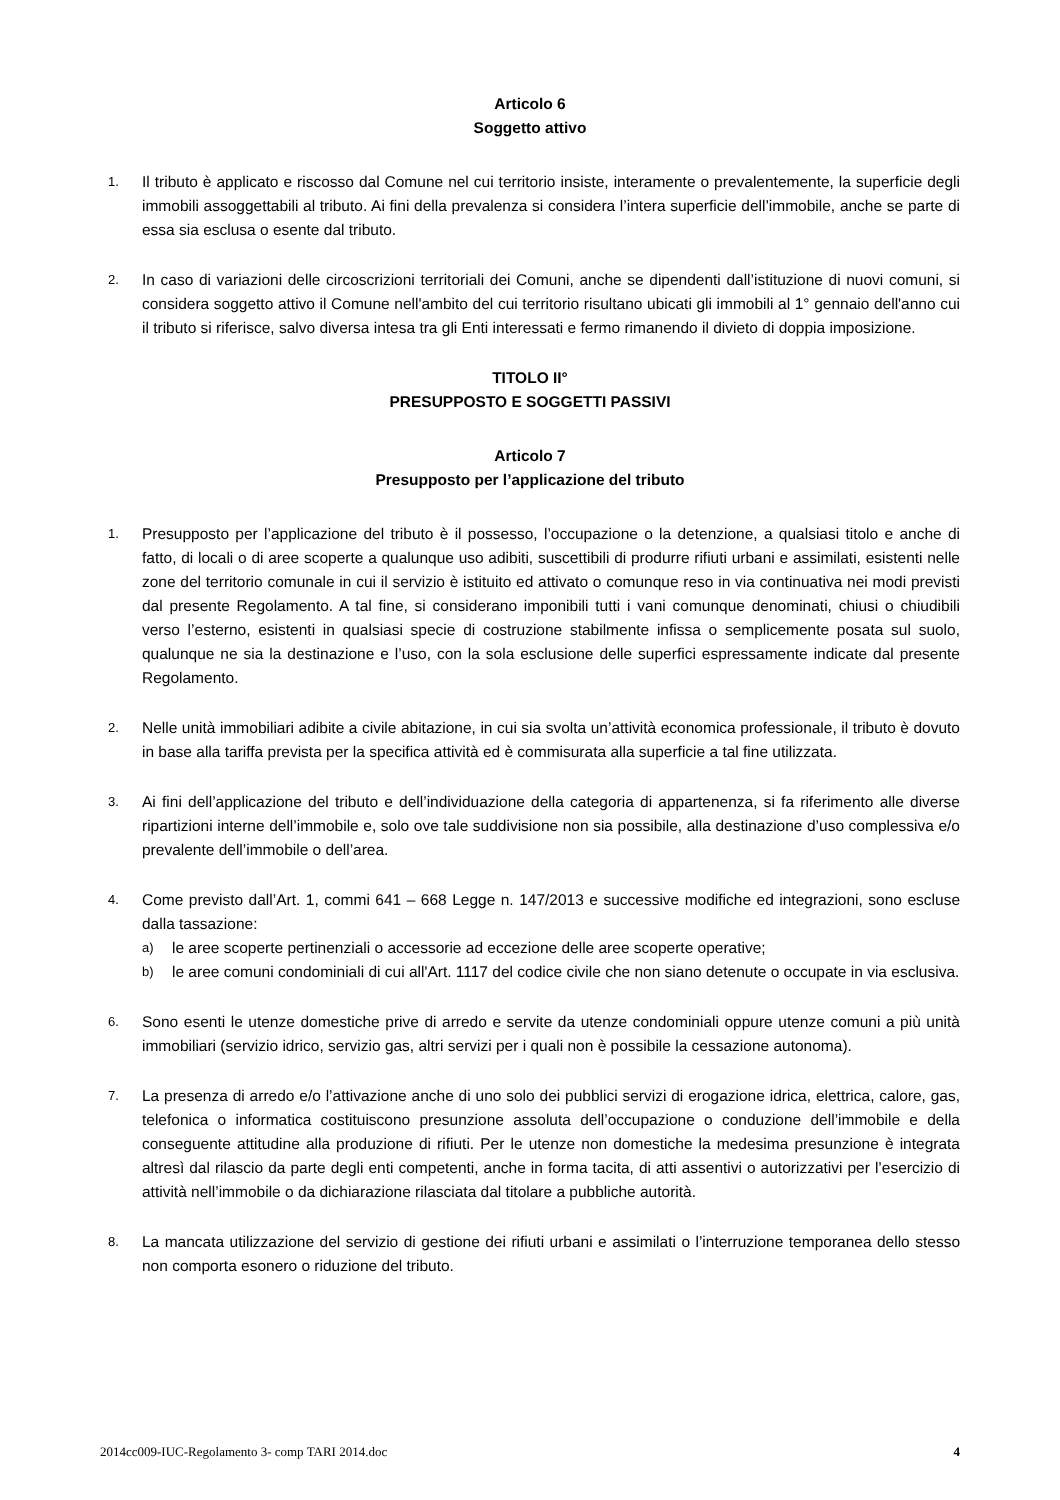Articolo 6
Soggetto attivo
1.
Il tributo è applicato e riscosso dal Comune nel cui territorio insiste, interamente o prevalentemente, la superficie degli immobili assoggettabili al tributo. Ai fini della prevalenza si considera l’intera superficie dell’immobile, anche se parte di essa sia esclusa o esente dal tributo.
2.
In caso di variazioni delle circoscrizioni territoriali dei Comuni, anche se dipendenti dall’istituzione di nuovi comuni, si considera soggetto attivo il Comune nell'ambito del cui territorio risultano ubicati gli immobili al 1° gennaio dell'anno cui il tributo si riferisce, salvo diversa intesa tra gli Enti interessati e fermo rimanendo il divieto di doppia imposizione.
TITOLO II°
PRESUPPOSTO E SOGGETTI PASSIVI
Articolo 7
Presupposto per l’applicazione del tributo
1.
Presupposto per l’applicazione del tributo è il possesso, l’occupazione o la detenzione, a qualsiasi titolo e anche di fatto, di locali o di aree scoperte a qualunque uso adibiti, suscettibili di produrre rifiuti urbani e assimilati, esistenti nelle zone del territorio comunale in cui il servizio è istituito ed attivato o comunque reso in via continuativa nei modi previsti dal presente Regolamento. A tal fine, si considerano imponibili tutti i vani comunque denominati, chiusi o chiudibili verso l’esterno, esistenti in qualsiasi specie di costruzione stabilmente infissa o semplicemente posata sul suolo, qualunque ne sia la destinazione e l’uso, con la sola esclusione delle superfici espressamente indicate dal presente Regolamento.
2.
Nelle unità immobiliari adibite a civile abitazione, in cui sia svolta un’attività economica professionale, il tributo è dovuto in base alla tariffa prevista per la specifica attività ed è commisurata alla superficie a tal fine utilizzata.
3.
Ai fini dell’applicazione del tributo e dell’individuazione della categoria di appartenenza, si fa riferimento alle diverse ripartizioni interne dell’immobile e, solo ove tale suddivisione non sia possibile, alla destinazione d’uso complessiva e/o prevalente dell’immobile o dell’area.
4.
Come previsto dall’Art. 1, commi 641 – 668 Legge n. 147/2013 e successive modifiche ed integrazioni, sono escluse dalla tassazione:
a)
le aree scoperte pertinenziali o accessorie ad eccezione delle aree scoperte operative;
b)
le aree comuni condominiali di cui all'Art. 1117 del codice civile che non siano detenute o occupate in via esclusiva.
6.
Sono esenti le utenze domestiche prive di arredo e servite da utenze condominiali oppure utenze comuni a più unità immobiliari (servizio idrico, servizio gas, altri servizi per i quali non è possibile la cessazione autonoma).
7.
La presenza di arredo e/o l’attivazione anche di uno solo dei pubblici servizi di erogazione idrica, elettrica, calore, gas, telefonica o informatica costituiscono presunzione assoluta dell’occupazione o conduzione dell’immobile e della conseguente attitudine alla produzione di rifiuti. Per le utenze non domestiche la medesima presunzione è integrata altresì dal rilascio da parte degli enti competenti, anche in forma tacita, di atti assentivi o autorizzativi per l’esercizio di attività nell’immobile o da dichiarazione rilasciata dal titolare a pubbliche autorità.
8.
La mancata utilizzazione del servizio di gestione dei rifiuti urbani e assimilati o l’interruzione temporanea dello stesso non comporta esonero o riduzione del tributo.
2014cc009-IUC-Regolamento 3- comp TARI 2014.doc 4